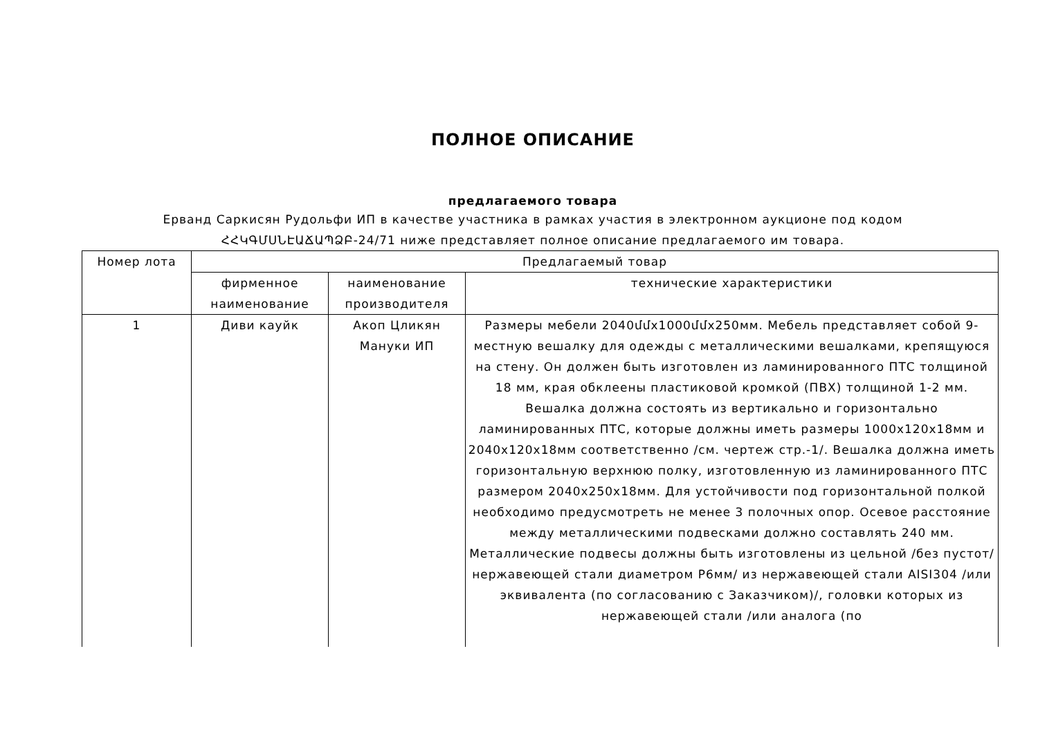ПОЛНОЕ ОПИСАНИЕ
предлагаемого товара
Ерванд Саркисян Рудольфи ИП в качестве участника в рамках участия в электронном аукционе под кодом
ՀՀԿԳՄՍՆԷԱՃԱՊՁԲ-24/71 ниже представляет полное описание предлагаемого им товара.
| Номер лота | Предлагаемый товар | | |
| --- | --- | --- | --- |
| | фирменное наименование | наименование производителя | технические характеристики |
| 1 | Диви кауйк | Акоп Цликян Мануки ИП | Размеры мебели 2040մմx1000մմx250мм. Мебель представляет собой 9-местную вешалку для одежды с металлическими вешалками, крепящуюся на стену. Он должен быть изготовлен из ламинированного ПТС толщиной 18 мм, края обклеены пластиковой кромкой (ПВХ) толщиной 1-2 мм. Вешалка должна состоять из вертикально и горизонтально ламинированных ПТС, которые должны иметь размеры 1000x120x18мм и 2040x120x18мм соответственно /см. чертеж стр.-1/. Вешалка должна иметь горизонтальную верхнюю полку, изготовленную из ламинированного ПТС размером 2040x250x18мм. Для устойчивости под горизонтальной полкой необходимо предусмотреть не менее 3 полочных опор. Осевое расстояние между металлическими подвесками должно составлять 240 мм. Металлические подвесы должны быть изготовлены из цельной /без пустот/ нержавеющей стали диаметром Р6мм/ из нержавеющей стали AISI304 /или эквивалента (по согласованию с Заказчиком)/, головки которых из нержавеющей стали /или аналога (по |